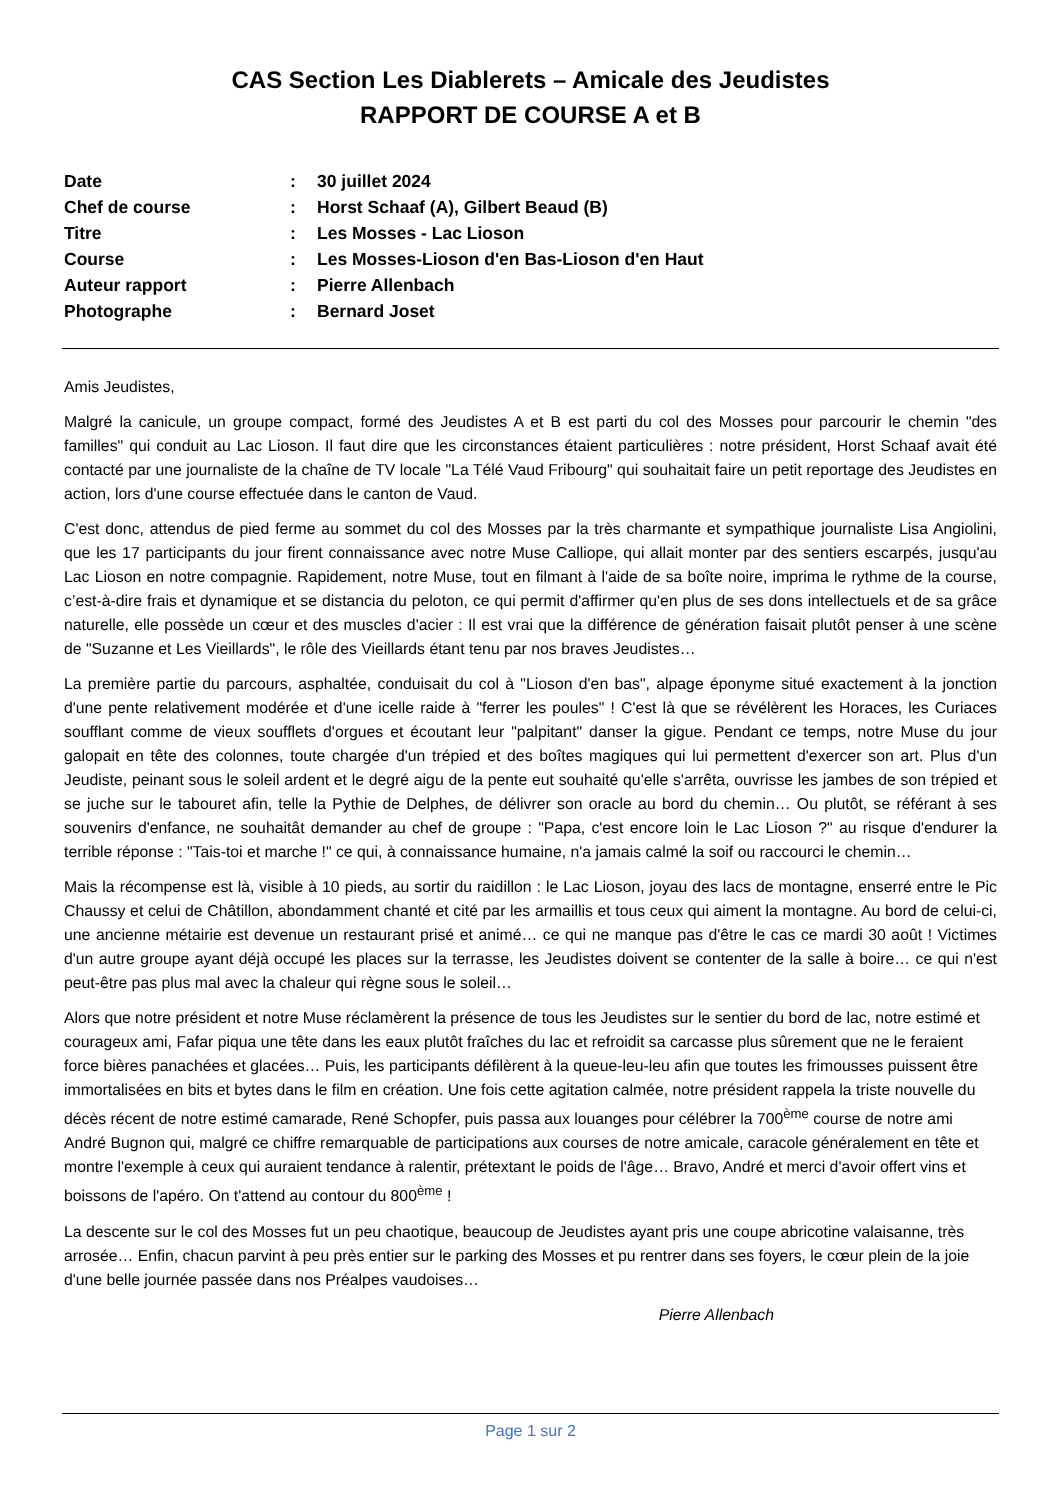CAS Section Les Diablerets – Amicale des Jeudistes
RAPPORT DE COURSE A et B
| Date | : | 30 juillet 2024 |
| Chef de course | : | Horst Schaaf (A), Gilbert Beaud (B) |
| Titre | : | Les Mosses - Lac Lioson |
| Course | : | Les Mosses-Lioson d'en Bas-Lioson d'en Haut |
| Auteur rapport | : | Pierre Allenbach |
| Photographe | : | Bernard Joset |
Amis Jeudistes,
Malgré la canicule, un groupe compact, formé des Jeudistes A et B est parti du col des Mosses pour parcourir le chemin "des familles" qui conduit au Lac Lioson. Il faut dire que les circonstances étaient particulières : notre président, Horst Schaaf avait été contacté par une journaliste de la chaîne de TV locale "La Télé Vaud Fribourg" qui souhaitait faire un petit reportage des Jeudistes en action, lors d'une course effectuée dans le canton de Vaud.
C'est donc, attendus de pied ferme au sommet du col des Mosses par la très charmante et sympathique journaliste Lisa Angiolini, que les 17 participants du jour firent connaissance avec notre Muse Calliope, qui allait monter par des sentiers escarpés, jusqu'au Lac Lioson en notre compagnie. Rapidement, notre Muse, tout en filmant à l'aide de sa boîte noire, imprima le rythme de la course, c’est-à-dire frais et dynamique et se distancia du peloton, ce qui permit d'affirmer qu'en plus de ses dons intellectuels et de sa grâce naturelle, elle possède un cœur et des muscles d'acier : Il est vrai que la différence de génération faisait plutôt penser à une scène de "Suzanne et Les Vieillards", le rôle des Vieillards étant tenu par nos braves Jeudistes…
La première partie du parcours, asphaltée, conduisait du col à "Lioson d'en bas", alpage éponyme situé exactement à la jonction d'une pente relativement modérée et d'une icelle raide à "ferrer les poules" ! C'est là que se révélèrent les Horaces, les Curiaces soufflant comme de vieux soufflets d'orgues et écoutant leur "palpitant" danser la gigue. Pendant ce temps, notre Muse du jour galopait en tête des colonnes, toute chargée d'un trépied et des boîtes magiques qui lui permettent d'exercer son art. Plus d'un Jeudiste, peinant sous le soleil ardent et le degré aigu de la pente eut souhaité qu'elle s'arrêta, ouvrisse les jambes de son trépied et se juche sur le tabouret afin, telle la Pythie de Delphes, de délivrer son oracle au bord du chemin… Ou plutôt, se référant à ses souvenirs d'enfance, ne souhaitât demander au chef de groupe : "Papa, c'est encore loin le Lac Lioson ?" au risque d'endurer la terrible réponse : "Tais-toi et marche !" ce qui, à connaissance humaine, n'a jamais calmé la soif ou raccourci le chemin…
Mais la récompense est là, visible à 10 pieds, au sortir du raidillon : le Lac Lioson, joyau des lacs de montagne, enserré entre le Pic Chaussy et celui de Châtillon, abondamment chanté et cité par les armaillis et tous ceux qui aiment la montagne. Au bord de celui-ci, une ancienne métairie est devenue un restaurant prisé et animé… ce qui ne manque pas d'être le cas ce mardi 30 août ! Victimes d'un autre groupe ayant déjà occupé les places sur la terrasse, les Jeudistes doivent se contenter de la salle à boire… ce qui n'est peut-être pas plus mal avec la chaleur qui règne sous le soleil…
Alors que notre président et notre Muse réclamèrent la présence de tous les Jeudistes sur le sentier du bord de lac, notre estimé et courageux ami, Fafar piqua une tête dans les eaux plutôt fraîches du lac et refroidit sa carcasse plus sûrement que ne le feraient force bières panachées et glacées… Puis, les participants défilèrent à la queue-leu-leu afin que toutes les frimousses puissent être immortalisées en bits et bytes dans le film en création. Une fois cette agitation calmée, notre président rappela la triste nouvelle du décès récent de notre estimé camarade, René Schopfer, puis passa aux louanges pour célébrer la 700<sup>ème</sup> course de notre ami André Bugnon qui, malgré ce chiffre remarquable de participations aux courses de notre amicale, caracole généralement en tête et montre l'exemple à ceux qui auraient tendance à ralentir, prétextant le poids de l'âge… Bravo, André et merci d'avoir offert vins et boissons de l'apéro. On t'attend au contour du 800<sup>ème</sup> !
La descente sur le col des Mosses fut un peu chaotique, beaucoup de Jeudistes ayant pris une coupe abricotine valaisanne, très arrosée… Enfin, chacun parvint à peu près entier sur le parking des Mosses et pu rentrer dans ses foyers, le cœur plein de la joie d'une belle journée passée dans nos Préalpes vaudoises…
Pierre Allenbach
Page 1 sur 2